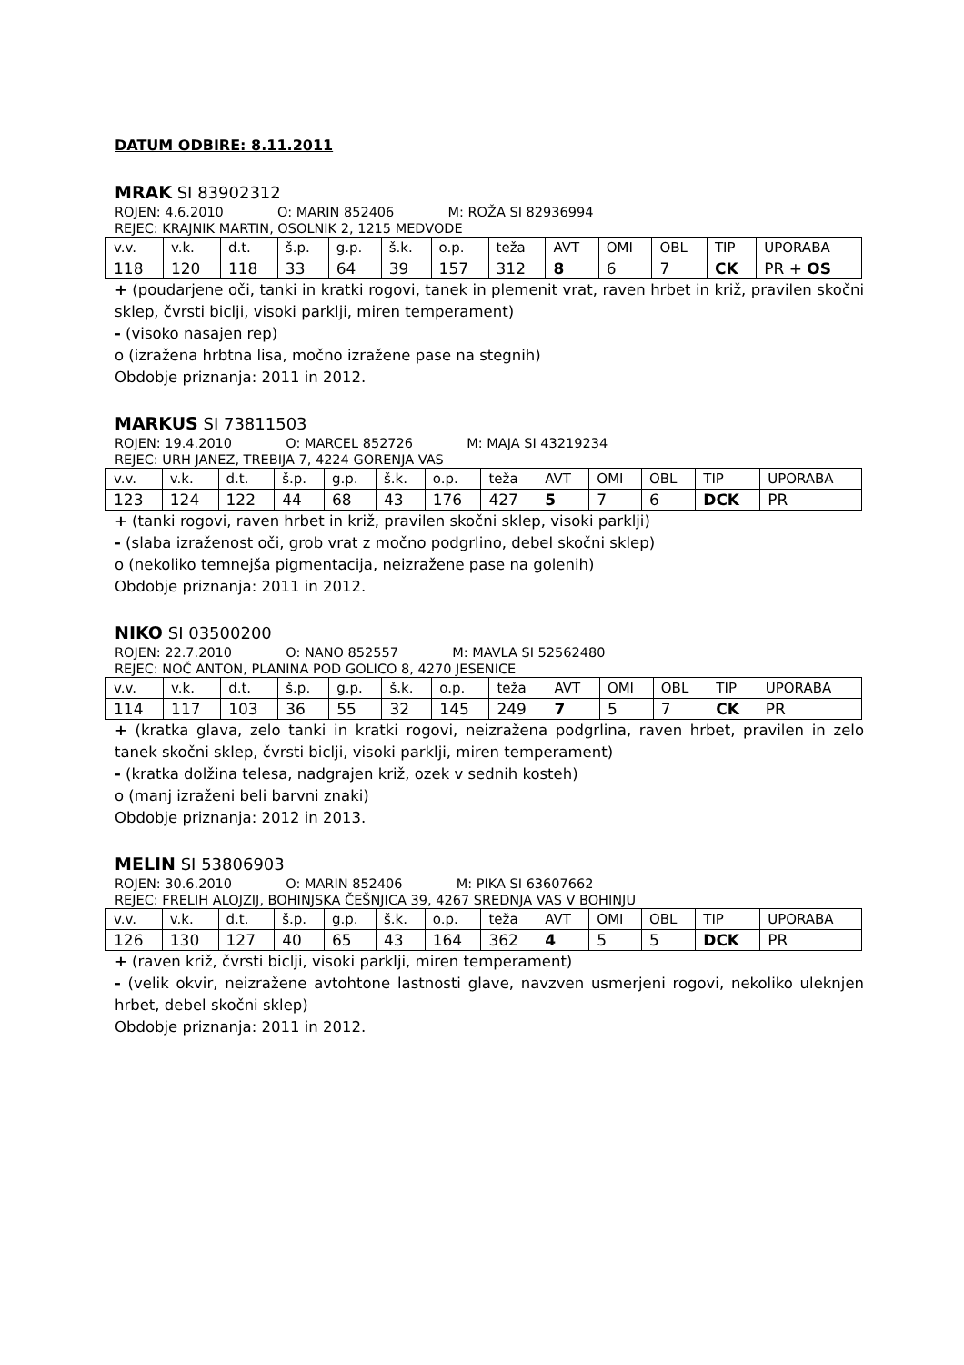DATUM ODBIRE: 8.11.2011
MRAK SI 83902312
ROJEN: 4.6.2010 O: MARIN 852406 M: ROŽA SI 82936994
REJEC: KRAJNIK MARTIN, OSOLNIK 2, 1215 MEDVODE
| v.v. | v.k. | d.t. | š.p. | g.p. | š.k. | o.p. | teža | AVT | OMI | OBL | TIP | UPORABA |
| 118 | 120 | 118 | 33 | 64 | 39 | 157 | 312 | 8 | 6 | 7 | CK | PR + OS |
+ (poudarjene oči, tanki in kratki rogovi, tanek in plemenit vrat, raven hrbet in križ, pravilen skočni sklep, čvrsti biclji, visoki parklji, miren temperament)
- (visoko nasajen rep)
o (izražena hrbtna lisa, močno izražene pase na stegnih)
Obdobje priznanja: 2011 in 2012.
MARKUS SI 73811503
ROJEN: 19.4.2010 O: MARCEL 852726 M: MAJA SI 43219234
REJEC: URH JANEZ, TREBIJA 7, 4224 GORENJA VAS
| v.v. | v.k. | d.t. | š.p. | g.p. | š.k. | o.p. | teža | AVT | OMI | OBL | TIP | UPORABA |
| 123 | 124 | 122 | 44 | 68 | 43 | 176 | 427 | 5 | 7 | 6 | DCK | PR |
+ (tanki rogovi, raven hrbet in križ, pravilen skočni sklep, visoki parklji)
- (slaba izraženost oči, grob vrat z močno podgrlino, debel skočni sklep)
o (nekoliko temnejša pigmentacija, neizražene pase na golenih)
Obdobje priznanja: 2011 in 2012.
NIKO SI 03500200
ROJEN: 22.7.2010 O: NANO 852557 M: MAVLA SI 52562480
REJEC: NOČ ANTON, PLANINA POD GOLICO 8, 4270 JESENICE
| v.v. | v.k. | d.t. | š.p. | g.p. | š.k. | o.p. | teža | AVT | OMI | OBL | TIP | UPORABA |
| 114 | 117 | 103 | 36 | 55 | 32 | 145 | 249 | 7 | 5 | 7 | CK | PR |
+ (kratka glava, zelo tanki in kratki rogovi, neizražena podgrlina, raven hrbet, pravilen in zelo tanek skočni sklep, čvrsti biclji, visoki parklji, miren temperament)
- (kratka dolžina telesa, nadgrajen križ, ozek v sednih kosteh)
o (manj izraženi beli barvni znaki)
Obdobje priznanja: 2012 in 2013.
MELIN SI 53806903
ROJEN: 30.6.2010 O: MARIN 852406 M: PIKA SI 63607662
REJEC: FRELIH ALOJZIJ, BOHINJSKA ČEŠNJICA 39, 4267 SREDNJA VAS V BOHINJU
| v.v. | v.k. | d.t. | š.p. | g.p. | š.k. | o.p. | teža | AVT | OMI | OBL | TIP | UPORABA |
| 126 | 130 | 127 | 40 | 65 | 43 | 164 | 362 | 4 | 5 | 5 | DCK | PR |
+ (raven križ, čvrsti biclji, visoki parklji, miren temperament)
- (velik okvir, neizražene avtohtone lastnosti glave, navzven usmerjeni rogovi, nekoliko uleknjen hrbet, debel skočni sklep)
Obdobje priznanja: 2011 in 2012.